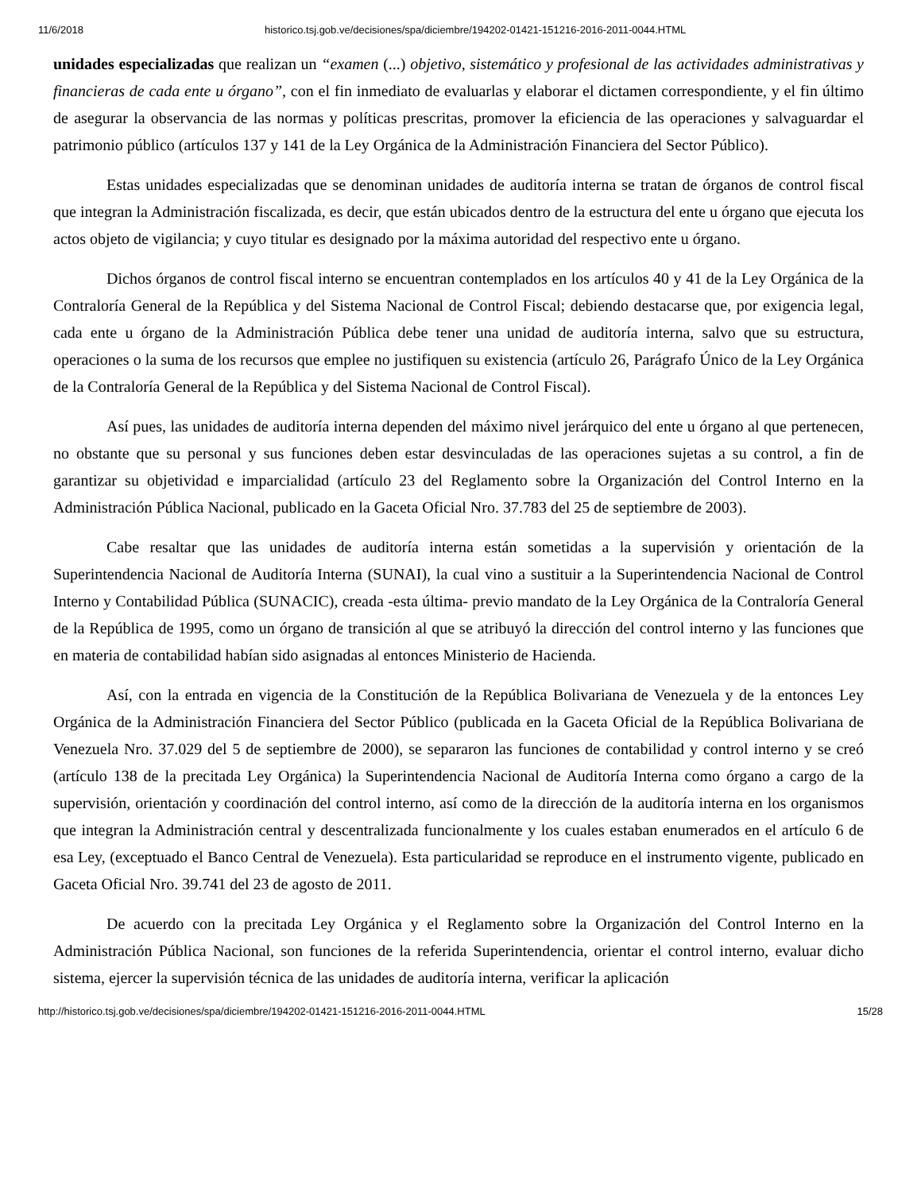11/6/2018 historico.tsj.gob.ve/decisiones/spa/diciembre/194202-01421-151216-2016-2011-0044.HTML
unidades especializadas que realizan un “examen (...) objetivo, sistemático y profesional de las actividades administrativas y financieras de cada ente u órgano”, con el fin inmediato de evaluarlas y elaborar el dictamen correspondiente, y el fin último de asegurar la observancia de las normas y políticas prescritas, promover la eficiencia de las operaciones y salvaguardar el patrimonio público (artículos 137 y 141 de la Ley Orgánica de la Administración Financiera del Sector Público).
Estas unidades especializadas que se denominan unidades de auditoría interna se tratan de órganos de control fiscal que integran la Administración fiscalizada, es decir, que están ubicados dentro de la estructura del ente u órgano que ejecuta los actos objeto de vigilancia; y cuyo titular es designado por la máxima autoridad del respectivo ente u órgano.
Dichos órganos de control fiscal interno se encuentran contemplados en los artículos 40 y 41 de la Ley Orgánica de la Contraloría General de la República y del Sistema Nacional de Control Fiscal; debiendo destacarse que, por exigencia legal, cada ente u órgano de la Administración Pública debe tener una unidad de auditoría interna, salvo que su estructura, operaciones o la suma de los recursos que emplee no justifiquen su existencia (artículo 26, Parágrafo Único de la Ley Orgánica de la Contraloría General de la República y del Sistema Nacional de Control Fiscal).
Así pues, las unidades de auditoría interna dependen del máximo nivel jerárquico del ente u órgano al que pertenecen, no obstante que su personal y sus funciones deben estar desvinculadas de las operaciones sujetas a su control, a fin de garantizar su objetividad e imparcialidad (artículo 23 del Reglamento sobre la Organización del Control Interno en la Administración Pública Nacional, publicado en la Gaceta Oficial Nro. 37.783 del 25 de septiembre de 2003).
Cabe resaltar que las unidades de auditoría interna están sometidas a la supervisión y orientación de la Superintendencia Nacional de Auditoría Interna (SUNAI), la cual vino a sustituir a la Superintendencia Nacional de Control Interno y Contabilidad Pública (SUNACIC), creada -esta última- previo mandato de la Ley Orgánica de la Contraloría General de la República de 1995, como un órgano de transición al que se atribuyó la dirección del control interno y las funciones que en materia de contabilidad habían sido asignadas al entonces Ministerio de Hacienda.
Así, con la entrada en vigencia de la Constitución de la República Bolivariana de Venezuela y de la entonces Ley Orgánica de la Administración Financiera del Sector Público (publicada en la Gaceta Oficial de la República Bolivariana de Venezuela Nro. 37.029 del 5 de septiembre de 2000), se separaron las funciones de contabilidad y control interno y se creó (artículo 138 de la precitada Ley Orgánica) la Superintendencia Nacional de Auditoría Interna como órgano a cargo de la supervisión, orientación y coordinación del control interno, así como de la dirección de la auditoría interna en los organismos que integran la Administración central y descentralizada funcionalmente y los cuales estaban enumerados en el artículo 6 de esa Ley, (exceptuado el Banco Central de Venezuela). Esta particularidad se reproduce en el instrumento vigente, publicado en Gaceta Oficial Nro. 39.741 del 23 de agosto de 2011.
De acuerdo con la precitada Ley Orgánica y el Reglamento sobre la Organización del Control Interno en la Administración Pública Nacional, son funciones de la referida Superintendencia, orientar el control interno, evaluar dicho sistema, ejercer la supervisión técnica de las unidades de auditoría interna, verificar la aplicación
http://historico.tsj.gob.ve/decisiones/spa/diciembre/194202-01421-151216-2016-2011-0044.HTML 15/28